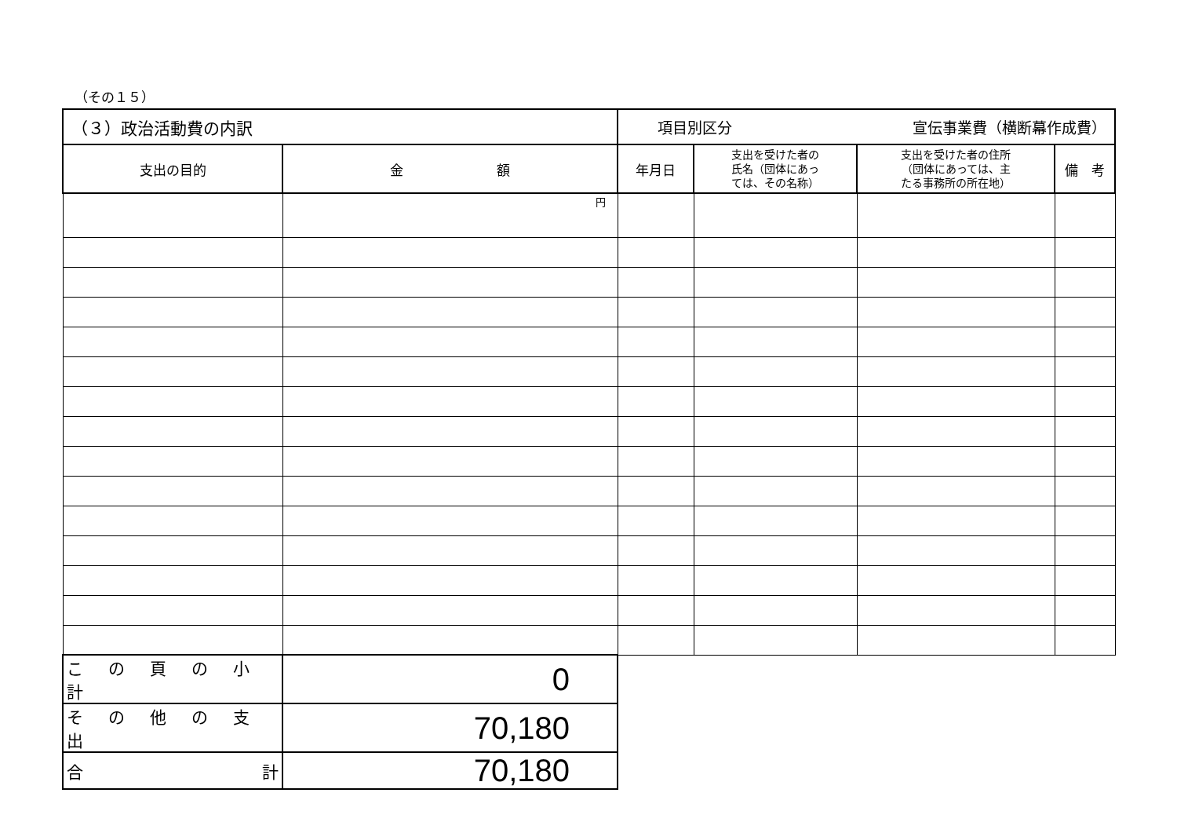（その１５）
| （３）政治活動費の内訳 | | 項目別区分 宣伝事業費（横断幕作成費） | | | |
| 支出の目的 | 金 額 | 年月日 | 支出を受けた者の 氏名（団体にあっ ては、その名称） | 支出を受けた者の住所 （団体にあっては、主 たる事務所の所在地） | 備 考 |
| | 円 | | | | |
| この頁の小計 | 0 | | | | |
| その他の支出 | 70,180 | | | | |
| 合 計 | 70,180 | | | | |